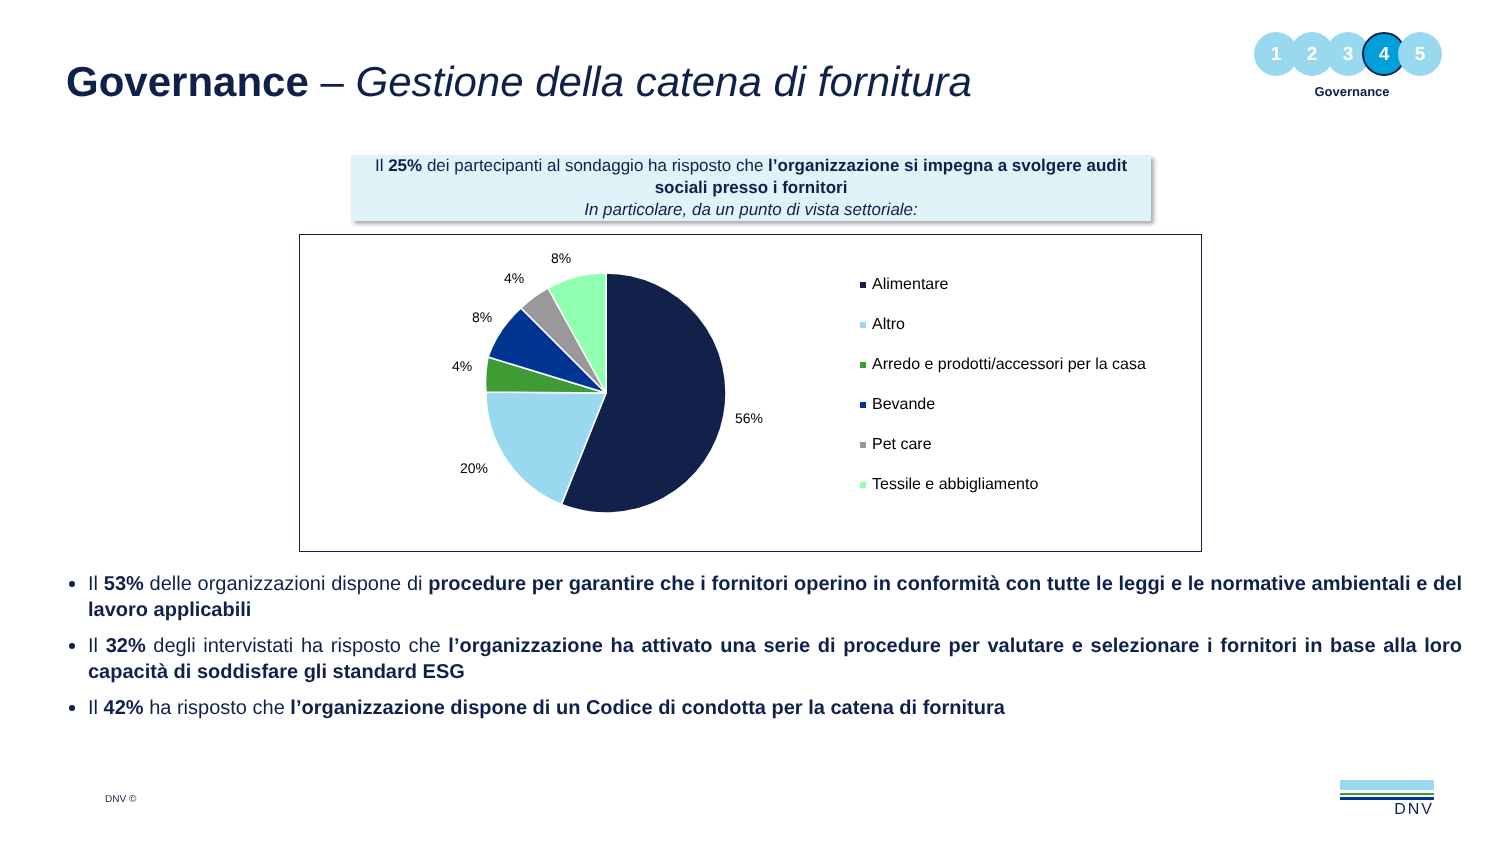Governance – Gestione della catena di fornitura
1 2 3
4
5
Governance
Il 25% dei partecipanti al sondaggio ha risposto che l’organizzazione si impegna a svolgere audit sociali presso i fornitori
In particolare, da un punto di vista settoriale:
56%
20%
4%
8%
4%
8%
Alimentare
Altro
Arredo e prodotti/accessori per la casa
Bevande
Pet care
Tessile e abbigliamento
Il 53% delle organizzazioni dispone di procedure per garantire che i fornitori operino in conformità con tutte le leggi e le normative ambientali e del lavoro applicabili
Il 32% degli intervistati ha risposto che l’organizzazione ha attivato una serie di procedure per valutare e selezionare i fornitori in base alla loro capacità di soddisfare gli standard ESG
Il 42% ha risposto che l’organizzazione dispone di un Codice di condotta per la catena di fornitura
DNV © DNV